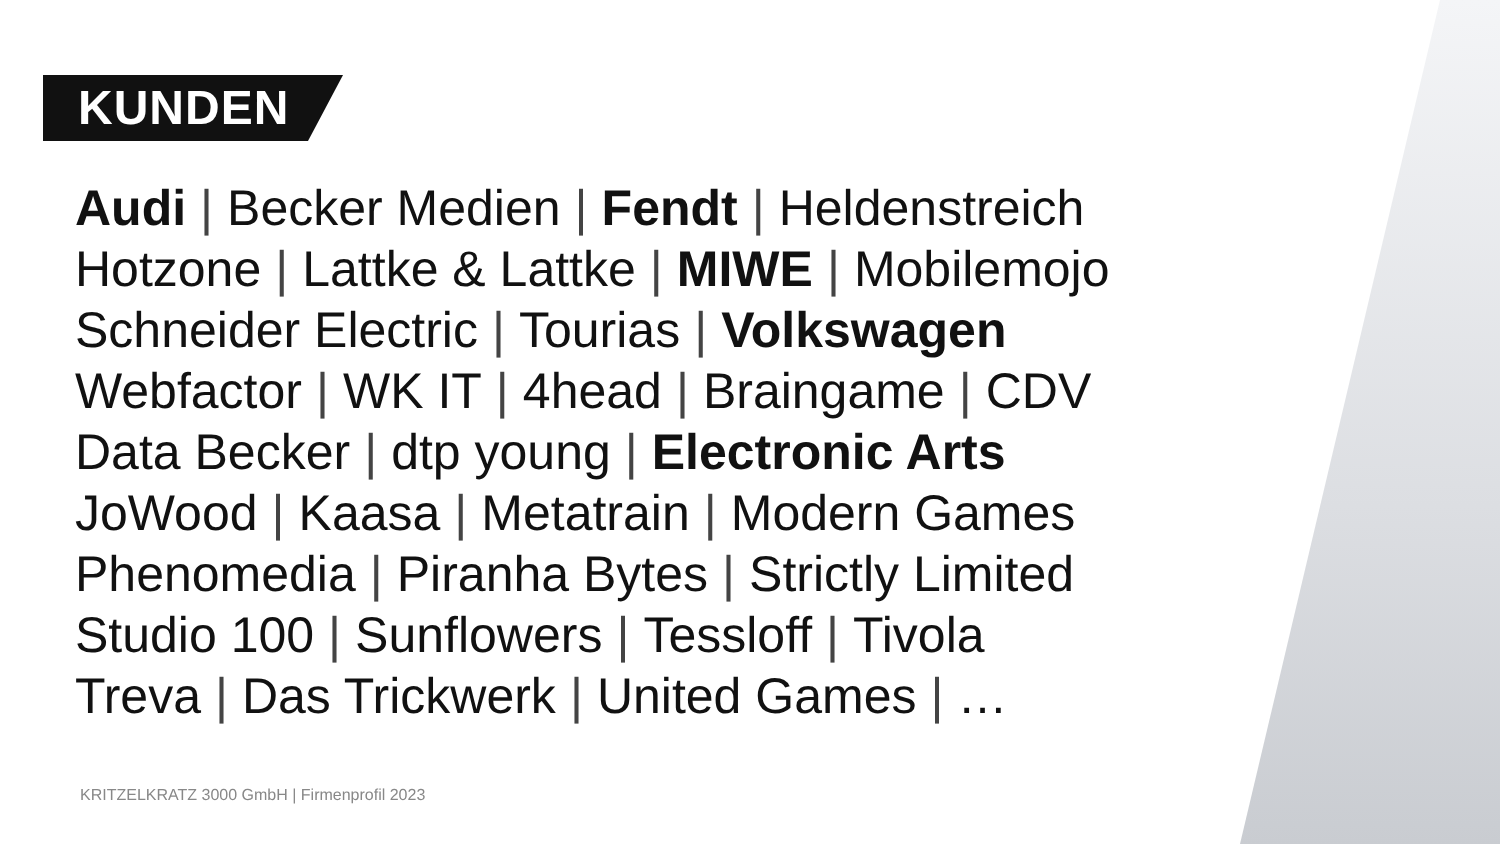KUNDEN
Audi | Becker Medien | Fendt | Heldenstreich
Hotzone | Lattke & Lattke | MIWE | Mobilemojo
Schneider Electric | Tourias | Volkswagen
Webfactor | WK IT | 4head | Braingame | CDV
Data Becker | dtp young | Electronic Arts
JoWood | Kaasa | Metatrain | Modern Games
Phenomedia | Piranha Bytes | Strictly Limited
Studio 100 | Sunflowers | Tessloff | Tivola
Treva | Das Trickwerk | United Games | …
KRITZELKRATZ 3000 GmbH | Firmenprofil 2023